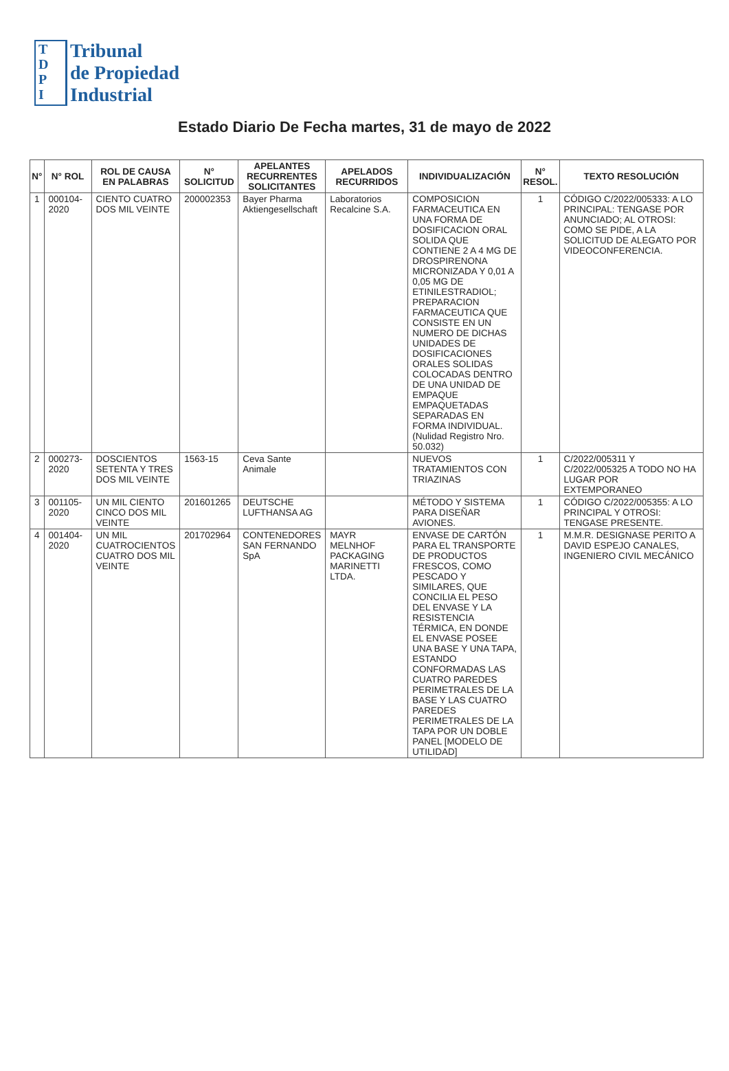T
D
P
I
Tribunal
de Propiedad
Industrial
Estado Diario De Fecha martes, 31 de mayo de 2022
| N° | N° ROL | ROL DE CAUSA EN PALABRAS | N° SOLICITUD | APELANTES RECURRENTES SOLICITANTES | APELADOS RECURRIDOS | INDIVIDUALIZACIÓN | N° RESOL. | TEXTO RESOLUCIÓN |
| --- | --- | --- | --- | --- | --- | --- | --- | --- |
| 1 | 000104-2020 | CIENTO CUATRO DOS MIL VEINTE | 200002353 | Bayer Pharma Aktiengesellschaft | Laboratorios Recalcine S.A. | COMPOSICION FARMACEUTICA EN UNA FORMA DE DOSIFICACION ORAL SOLIDA QUE CONTIENE 2 A 4 MG DE DROSPIRENONA MICRONIZADA Y 0,01 A 0,05 MG DE ETINILESTRADIOL; PREPARACION FARMACEUTICA QUE CONSISTE EN UN NUMERO DE DICHAS UNIDADES DE DOSIFICACIONES ORALES SOLIDAS COLOCADAS DENTRO DE UNA UNIDAD DE EMPAQUE EMPAQUETADAS SEPARADAS EN FORMA INDIVIDUAL. (Nulidad Registro Nro. 50.032) | 1 | CÓDIGO C/2022/005333: A LO PRINCIPAL: TENGASE POR ANUNCIADO; AL OTROSI: COMO SE PIDE, A LA SOLICITUD DE ALEGATO POR VIDEOCONFERENCIA. |
| 2 | 000273-2020 | DOSCIENTOS SETENTA Y TRES DOS MIL VEINTE | 1563-15 | Ceva Sante Animale | | NUEVOS TRATAMIENTOS CON TRIAZINAS | 1 | C/2022/005311 Y C/2022/005325 A TODO NO HA LUGAR POR EXTEMPORANEO |
| 3 | 001105-2020 | UN MIL CIENTO CINCO DOS MIL VEINTE | 201601265 | DEUTSCHE LUFTHANSA AG | | MÉTODO Y SISTEMA PARA DISEÑAR AVIONES. | 1 | CÓDIGO C/2022/005355: A LO PRINCIPAL Y OTROSI: TENGASE PRESENTE. |
| 4 | 001404-2020 | UN MIL CUATROCIENTOS CUATRO DOS MIL VEINTE | 201702964 | CONTENEDORES SAN FERNANDO SpA | MAYR MELNHOF PACKAGING MARINETTI LTDA. | ENVASE DE CARTÓN PARA EL TRANSPORTE DE PRODUCTOS FRESCOS, COMO PESCADO Y SIMILARES, QUE CONCILIA EL PESO DEL ENVASE Y LA RESISTENCIA TÉRMICA, EN DONDE EL ENVASE POSEE UNA BASE Y UNA TAPA, ESTANDO CONFORMADAS LAS CUATRO PAREDES PERIMETRALES DE LA BASE Y LAS CUATRO PAREDES PERIMETRALES DE LA TAPA POR UN DOBLE PANEL [MODELO DE UTILIDAD] | 1 | M.M.R. DESIGNASE PERITO A DAVID ESPEJO CANALES, INGENIERO CIVIL MECÁNICO |